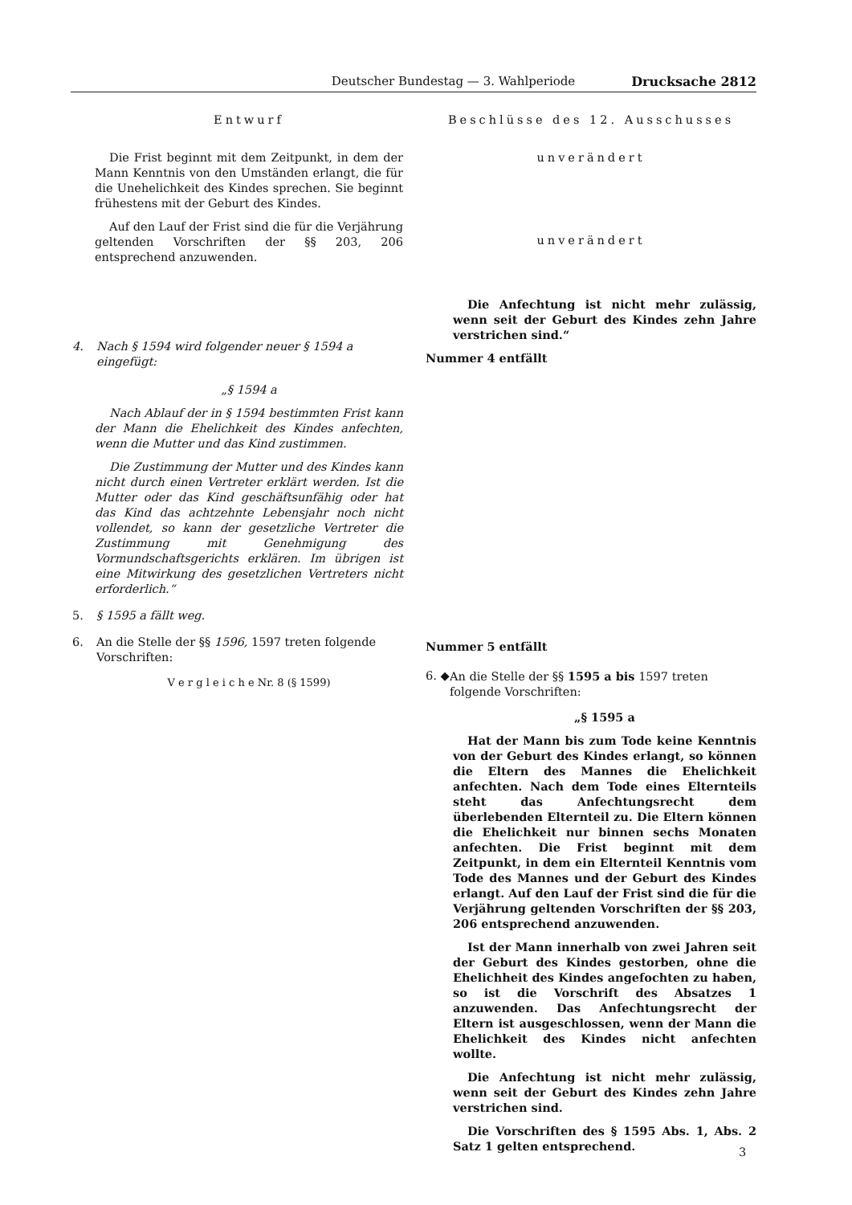Deutscher Bundestag — 3. Wahlperiode Drucksache 2812
Entwurf
Die Frist beginnt mit dem Zeitpunkt, in dem der Mann Kenntnis von den Umständen erlangt, die für die Unehelichkeit des Kindes sprechen. Sie beginnt frühestens mit der Geburt des Kindes.
Auf den Lauf der Frist sind die für die Verjährung geltenden Vorschriften der §§ 203, 206 entsprechend anzuwenden.
4. Nach § 1594 wird folgender neuer § 1594 a eingefügt:
„§ 1594 a
Nach Ablauf der in § 1594 bestimmten Frist kann der Mann die Ehelichkeit des Kindes anfechten, wenn die Mutter und das Kind zustimmen.
Die Zustimmung der Mutter und des Kindes kann nicht durch einen Vertreter erklärt werden. Ist die Mutter oder das Kind geschäftsunfähig oder hat das Kind das achtzehnte Lebensjahr noch nicht vollendet, so kann der gesetzliche Vertreter die Zustimmung mit Genehmigung des Vormundschaftsgerichts erklären. Im übrigen ist eine Mitwirkung des gesetzlichen Vertreters nicht erforderlich.“
5. § 1595 a fällt weg.
6. An die Stelle der §§ 1596, 1597 treten folgende Vorschriften:
V e r g l e i c h e Nr. 8 (§ 1599)
Beschlüsse des 12. Ausschusses
unverändert
unverändert
Die Anfechtung ist nicht mehr zulässig, wenn seit der Geburt des Kindes zehn Jahre verstrichen sind.“
Nummer 4 entfällt
Nummer 5 entfällt
6. ◆ An die Stelle der §§ 1595 a bis 1597 treten folgende Vorschriften:
„§ 1595 a
Hat der Mann bis zum Tode keine Kenntnis von der Geburt des Kindes erlangt, so können die Eltern des Mannes die Ehelichkeit anfechten. Nach dem Tode eines Elternteils steht das Anfechtungsrecht dem überlebenden Elternteil zu. Die Eltern können die Ehelichkeit nur binnen sechs Monaten anfechten. Die Frist beginnt mit dem Zeitpunkt, in dem ein Elternteil Kenntnis vom Tode des Mannes und der Geburt des Kindes erlangt. Auf den Lauf der Frist sind die für die Verjährung geltenden Vorschriften der §§ 203, 206 entsprechend anzuwenden.
Ist der Mann innerhalb von zwei Jahren seit der Geburt des Kindes gestorben, ohne die Ehelichheit des Kindes angefochten zu haben, so ist die Vorschrift des Absatzes 1 anzuwenden. Das Anfechtungsrecht der Eltern ist ausgeschlossen, wenn der Mann die Ehelichkeit des Kindes nicht anfechten wollte.
Die Anfechtung ist nicht mehr zulässig, wenn seit der Geburt des Kindes zehn Jahre verstrichen sind.
Die Vorschriften des § 1595 Abs. 1, Abs. 2 Satz 1 gelten entsprechend.
3